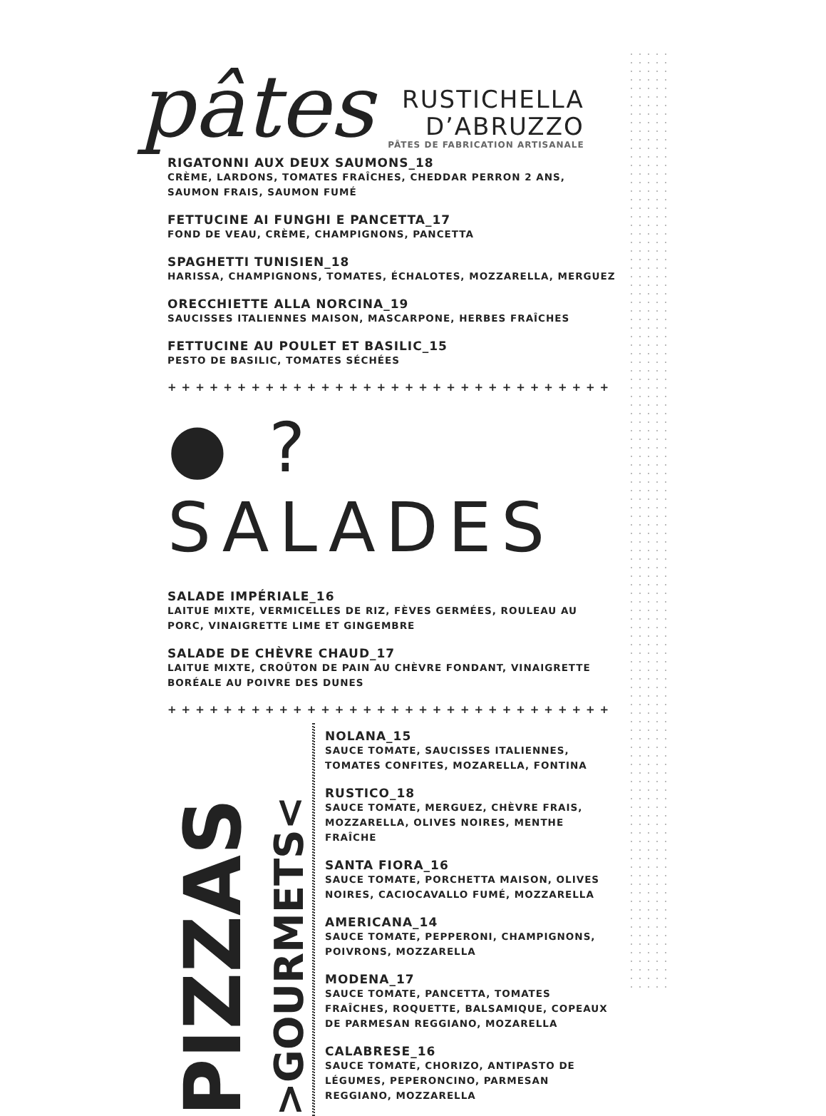pâtes
RUSTICHELLA
D’ABRUZZO
PÂTES DE FABRICATION ARTISANALE
RIGATONNI AUX DEUX SAUMONS_18
CRÈME, LARDONS, TOMATES FRAÎCHES, CHEDDAR PERRON 2 ANS, SAUMON FRAIS, SAUMON FUMÉ
FETTUCINE AI FUNGHI E PANCETTA_17
FOND DE VEAU, CRÈME, CHAMPIGNONS, PANCETTA
SPAGHETTI TUNISIEN_18
HARISSA, CHAMPIGNONS, TOMATES, ÉCHALOTES, MOZZARELLA, MERGUEZ
ORECCHIETTE ALLA NORCINA_19
SAUCISSES ITALIENNES MAISON, MASCARPONE, HERBES FRAÎCHES
FETTUCINE AU POULET ET BASILIC_15
PESTO DE BASILIC, TOMATES SÉCHÉES
++++++++++++++++++++++++++++++++
● ? SALADES
SALADE IMPÉRIALE_16
LAITUE MIXTE, VERMICELLES DE RIZ, FÈVES GERMÉES, ROULEAU AU PORC, VINAIGRETTE LIME ET GINGEMBRE
SALADE DE CHÈVRE CHAUD_17
LAITUE MIXTE, CROÛTON DE PAIN AU CHÈVRE FONDANT, VINAIGRETTE BORÉALE AU POIVRE DES DUNES
++++++++++++++++++++++++++++++++
PIZZAS
>GOURMETS<
NOLANA_15
SAUCE TOMATE, SAUCISSES ITALIENNES, TOMATES CONFITES, MOZARELLA, FONTINA
RUSTICO_18
SAUCE TOMATE, MERGUEZ, CHÈVRE FRAIS, MOZZARELLA, OLIVES NOIRES, MENTHE FRAÎCHE
SANTA FIORA_16
SAUCE TOMATE, PORCHETTA MAISON, OLIVES NOIRES, CACIOCAVALLO FUMÉ, MOZZARELLA
AMERICANA_14
SAUCE TOMATE, PEPPERONI, CHAMPIGNONS, POIVRONS, MOZZARELLA
MODENA_17
SAUCE TOMATE, PANCETTA, TOMATES FRAÎCHES, ROQUETTE, BALSAMIQUE, COPEAUX DE PARMESAN REGGIANO, MOZARELLA
CALABRESE_16
SAUCE TOMATE, CHORIZO, ANTIPASTO DE LÉGUMES, PEPERONCINO, PARMESAN REGGIANO, MOZZARELLA